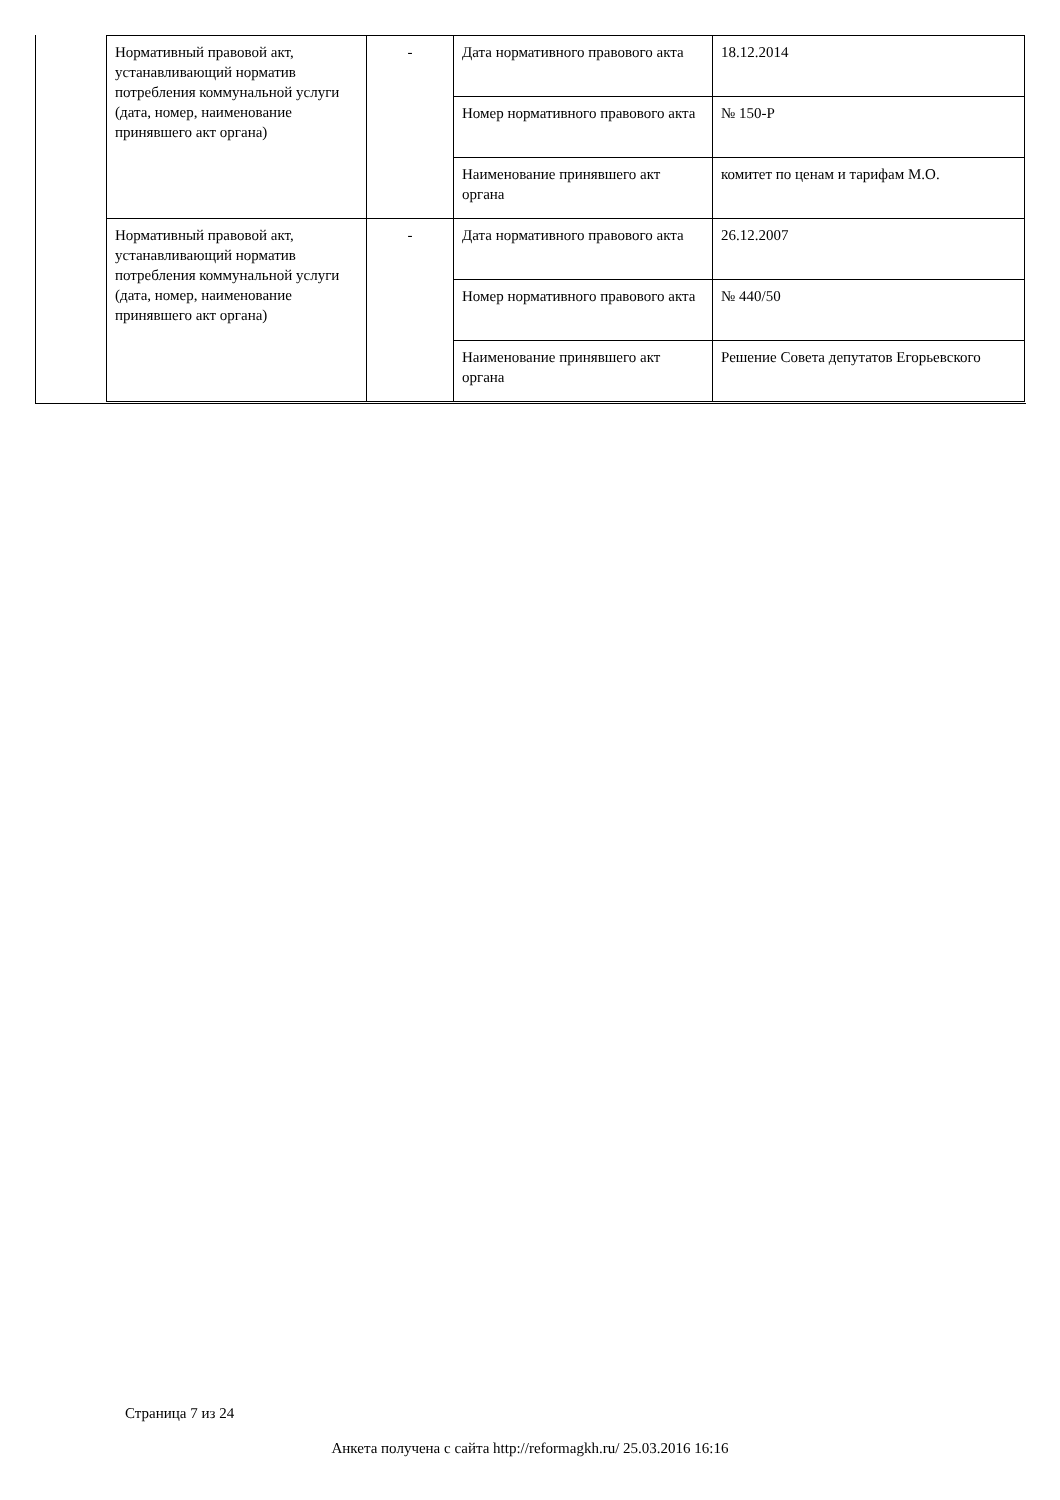| Нормативный правовой акт, устанавливающий норматив потребления коммунальной услуги (дата, номер, наименование принявшего акт органа) | - | Дата нормативного правового акта | 18.12.2014 |
| | | Номер нормативного правового акта | № 150-Р |
| | | Наименование принявшего акт органа | комитет по ценам и тарифам М.О. |
| Нормативный правовой акт, устанавливающий норматив потребления коммунальной услуги (дата, номер, наименование принявшего акт органа) | - | Дата нормативного правового акта | 26.12.2007 |
| | | Номер нормативного правового акта | № 440/50 |
| | | Наименование принявшего акт органа | Решение Совета депутатов Егорьевского |
Страница 7 из 24
Анкета получена с сайта http://reformagkh.ru/ 25.03.2016 16:16